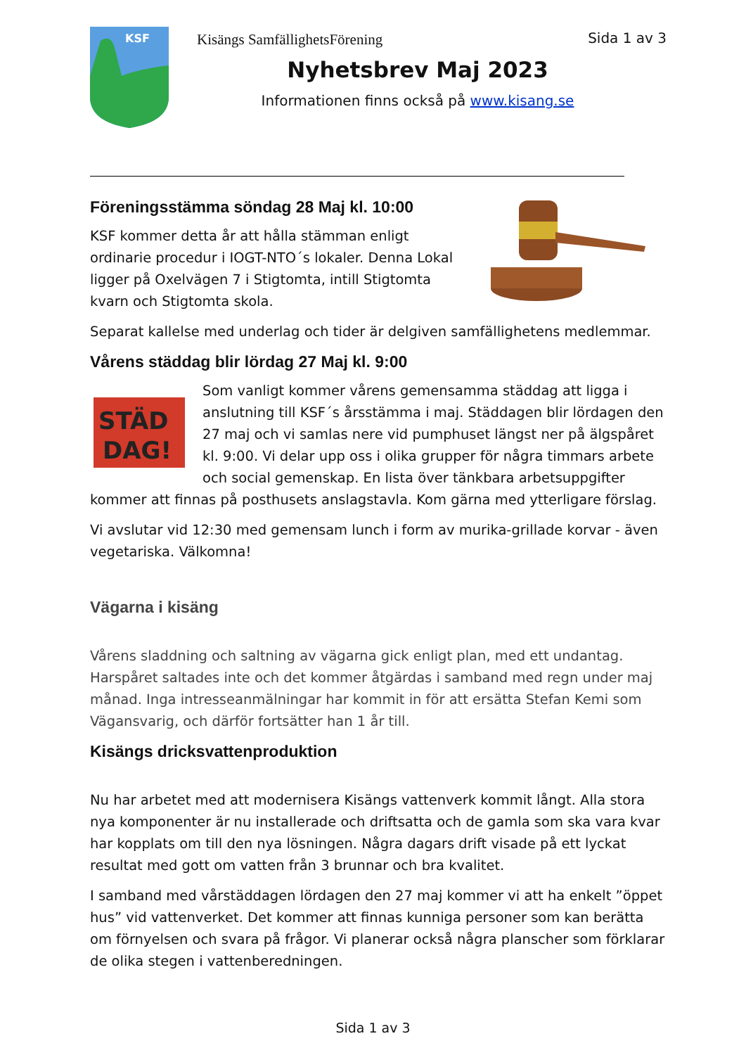KSF
Kisängs SamfällighetsFörening
Sida 1 av 3
Nyhetsbrev Maj 2023
Informationen finns också på www.kisang.se
Föreningsstämma söndag 28 Maj kl. 10:00
KSF kommer detta år att hålla stämman enligt ordinarie procedur i IOGT-NTO´s lokaler. Denna Lokal ligger på Oxelvägen 7 i Stigtomta, intill Stigtomta kvarn och Stigtomta skola.
Separat kallelse med underlag och tider är delgiven samfällighetens medlemmar.
Vårens städdag blir lördag 27 Maj kl. 9:00
STÄD
DAG!
Som vanligt kommer vårens gemensamma städdag att ligga i anslutning till KSF´s årsstämma i maj. Städdagen blir lördagen den 27 maj och vi samlas nere vid pumphuset längst ner på älgspåret kl. 9:00. Vi delar upp oss i olika grupper för några timmars arbete och social gemenskap. En lista över tänkbara arbetsuppgifter kommer att finnas på posthusets anslagstavla. Kom gärna med ytterligare förslag.
Vi avslutar vid 12:30 med gemensam lunch i form av murika-grillade korvar - även vegetariska. Välkomna!
Vägarna i kisäng
Vårens sladdning och saltning av vägarna gick enligt plan, med ett undantag. Harspåret saltades inte och det kommer åtgärdas i samband med regn under maj månad. Inga intresseanmälningar har kommit in för att ersätta Stefan Kemi som Vägansvarig, och därför fortsätter han 1 år till.
Kisängs dricksvattenproduktion
Nu har arbetet med att modernisera Kisängs vattenverk kommit långt. Alla stora nya komponenter är nu installerade och driftsatta och de gamla som ska vara kvar har kopplats om till den nya lösningen. Några dagars drift visade på ett lyckat resultat med gott om vatten från 3 brunnar och bra kvalitet.
I samband med vårstäddagen lördagen den 27 maj kommer vi att ha enkelt ”öppet hus” vid vattenverket. Det kommer att finnas kunniga personer som kan berätta om förnyelsen och svara på frågor. Vi planerar också några planscher som förklarar de olika stegen i vattenberedningen.
Sida 1 av 3